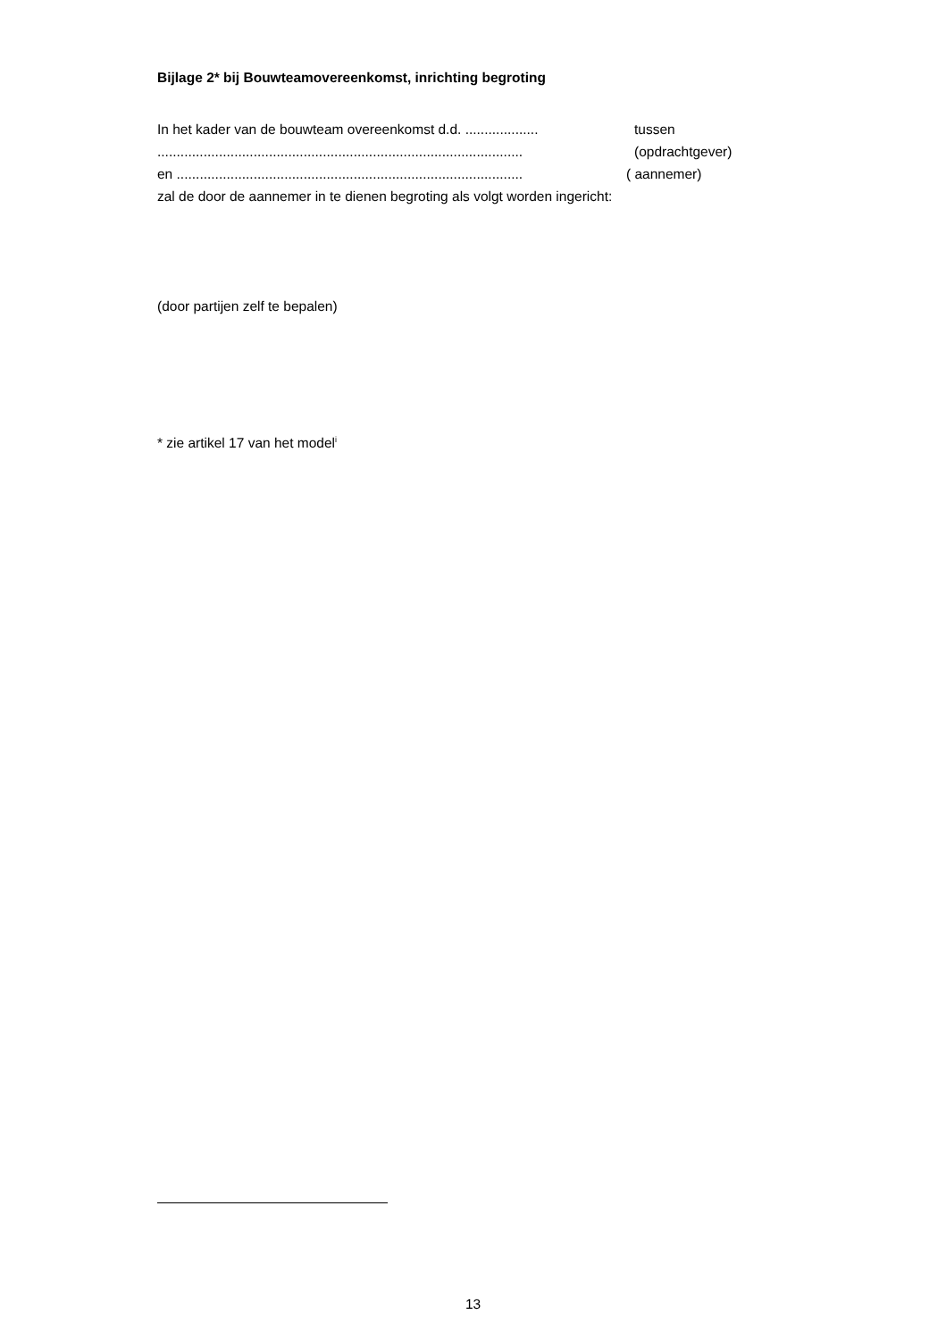Bijlage 2* bij Bouwteamovereenkomst, inrichting begroting
In het kader van de bouwteam overeenkomst d.d. ................... tussen
............................................................................................... (opdrachtgever)
en .......................................................................................... ( aannemer)
zal de door de aannemer in te dienen begroting als volgt worden ingericht:
(door partijen zelf te bepalen)
* zie artikel 17 van het model<sup>i</sup>
13